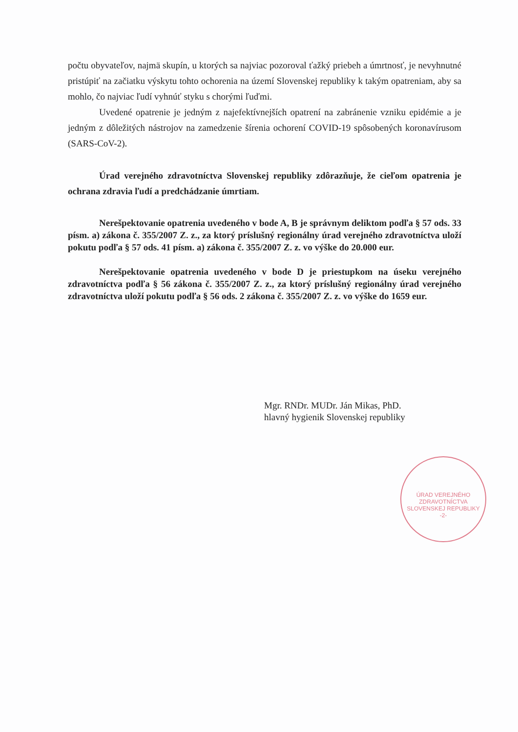počtu obyvateľov, najmä skupín, u ktorých sa najviac pozoroval ťažký priebeh a úmrtnosť, je nevyhnutné pristúpiť na začiatku výskytu tohto ochorenia na území Slovenskej republiky k takým opatreniam, aby sa mohlo, čo najviac ľudí vyhnúť styku s chorými ľuďmi.
Uvedené opatrenie je jedným z najefektívnejších opatrení na zabránenie vzniku epidémie a je jedným z dôležitých nástrojov na zamedzenie šírenia ochorení COVID-19 spôsobených koronavírusom (SARS-CoV-2).
Úrad verejného zdravotníctva Slovenskej republiky zdôrazňuje, že cieľom opatrenia je ochrana zdravia ľudí a predchádzanie úmrtiam.
Nerešpektovanie opatrenia uvedeného v bode A, B je správnym deliktom podľa § 57 ods. 33 písm. a) zákona č. 355/2007 Z. z., za ktorý príslušný regionálny úrad verejného zdravotníctva uloží pokutu podľa § 57 ods. 41 písm. a) zákona č. 355/2007 Z. z. vo výške do 20.000 eur.
Nerešpektovanie opatrenia uvedeného v bode D je priestupkom na úseku verejného zdravotníctva podľa § 56 zákona č. 355/2007 Z. z., za ktorý príslušný regionálny úrad verejného zdravotníctva uloží pokutu podľa § 56 ods. 2 zákona č. 355/2007 Z. z. vo výške do 1659 eur.
Mgr. RNDr. MUDr. Ján Mikas, PhD.
hlavný hygienik Slovenskej republiky
ÚRAD VEREJNÉHO ZDRAVOTNÍCTVA SLOVENSKEJ REPUBLIKY
-2-